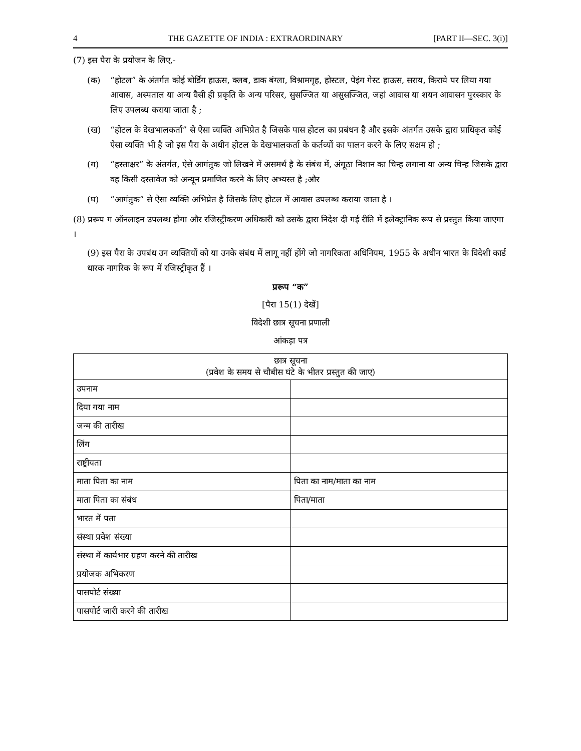4 THE GAZETTE OF INDIA : EXTRAORDINARY [PART II—SEC. 3(i)]
(7) इस पैरा के प्रयोजन के लिए,-
(क) “होटल” के अंतर्गत कोई बोर्डिंग हाऊस, क्लब, डाक बंग्ला, विश्रामगृह, होस्टल, पेइंग गेस्ट हाऊस, सराय, किराये पर लिया गया आवास, अस्पताल या अन्य वैसी ही प्रकृति के अन्य परिसर, सुसज्जित या असुसज्जित, जहां आवास या शयन आवासन पुरस्कार के लिए उपलब्ध कराया जाता है ;
(ख) “होटल के देखभालकर्ता” से ऐसा व्यक्ति अभिप्रेत है जिसके पास होटल का प्रबंधन है और इसके अंतर्गत उसके द्वारा प्राधिकृत कोई ऐसा व्यक्ति भी है जो इस पैरा के अधीन होटल के देखभालकर्ता के कर्तव्यों का पालन करने के लिए सक्षम हो ;
(ग) “हस्ताक्षर” के अंतर्गत, ऐसे आगंतुक जो लिखने में असमर्थ है के संबंध में, अंगूठा निशान का चिन्ह लगाना या अन्य चिन्ह जिसके द्वारा वह किसी दस्तावेज को अन्यून प्रमाणित करने के लिए अभ्यस्त है ;और
(घ) “आगंतुक” से ऐसा व्यक्ति अभिप्रेत है जिसके लिए होटल में आवास उपलब्ध कराया जाता है ।
(8) प्ररूप ग ऑनलाइन उपलब्ध होगा और रजिस्ट्रीकरण अधिकारी को उसके द्वारा निदेश दी गई रीति में इलेक्ट्रानिक रूप से प्रस्तुत किया जाएगा ।
(9) इस पैरा के उपबंध उन व्यक्तियों को या उनके संबंध में लागू नहीं होंगे जो नागरिकता अधिनियम, 1955 के अधीन भारत के विदेशी कार्ड धारक नागरिक के रूप में रजिस्ट्रीकृत हैं ।
प्ररूप “क”
[पैरा 15(1) देखें]
विदेशी छात्र सूचना प्रणाली
आंकड़ा पत्र
| छात्र सूचना (प्रवेश के समय से चौबीस घंटे के भीतर प्रस्तुत की जाए) | |
| --- | --- |
| उपनाम | |
| दिया गया नाम | |
| जन्म की तारीख | |
| लिंग | |
| राष्ट्रीयता | |
| माता पिता का नाम | पिता का नाम/माता का नाम |
| माता पिता का संबंध | पिता/माता |
| भारत में पता | |
| संस्था प्रवेश संख्या | |
| संस्था में कार्यभार ग्रहण करने की तारीख | |
| प्रयोजक अभिकरण | |
| पासपोर्ट संख्या | |
| पासपोर्ट जारी करने की तारीख | |